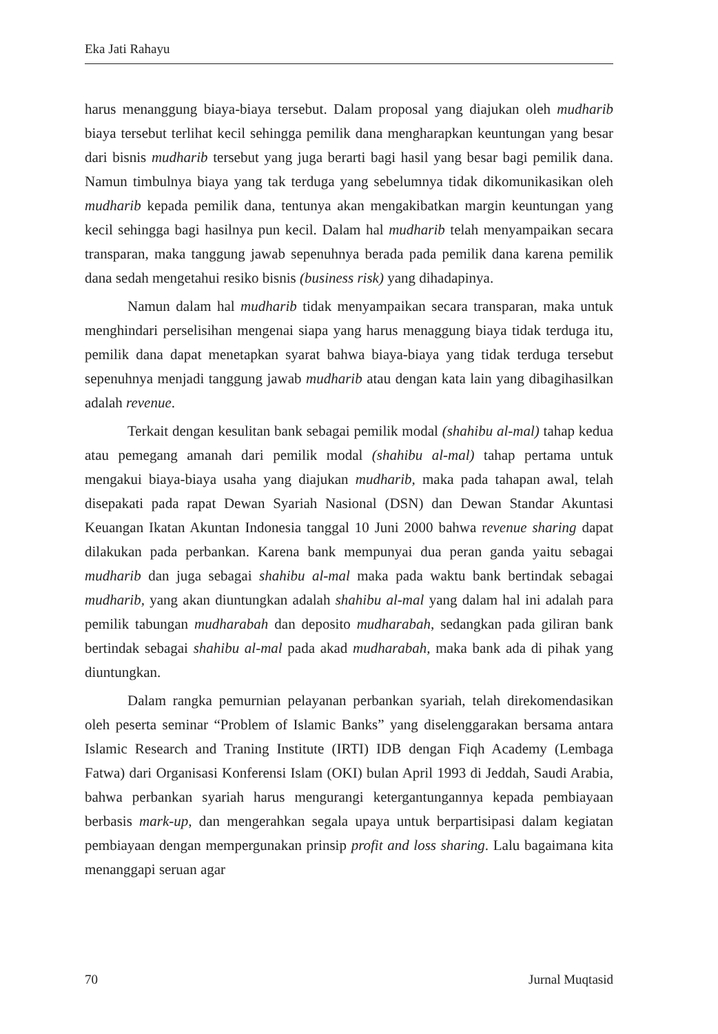Eka Jati Rahayu
harus menanggung biaya-biaya tersebut. Dalam proposal yang diajukan oleh mudharib biaya tersebut terlihat kecil sehingga pemilik dana mengharapkan keuntungan yang besar dari bisnis mudharib tersebut yang juga berarti bagi hasil yang besar bagi pemilik dana. Namun timbulnya biaya yang tak terduga yang sebelumnya tidak dikomunikasikan oleh mudharib kepada pemilik dana, tentunya akan mengakibatkan margin keuntungan yang kecil sehingga bagi hasilnya pun kecil. Dalam hal mudharib telah menyampaikan secara transparan, maka tanggung jawab sepenuhnya berada pada pemilik dana karena pemilik dana sedah mengetahui resiko bisnis (business risk) yang dihadapinya.
Namun dalam hal mudharib tidak menyampaikan secara transparan, maka untuk menghindari perselisihan mengenai siapa yang harus menaggung biaya tidak terduga itu, pemilik dana dapat menetapkan syarat bahwa biaya-biaya yang tidak terduga tersebut sepenuhnya menjadi tanggung jawab mudharib atau dengan kata lain yang dibagihasilkan adalah revenue.
Terkait dengan kesulitan bank sebagai pemilik modal (shahibu al-mal) tahap kedua atau pemegang amanah dari pemilik modal (shahibu al-mal) tahap pertama untuk mengakui biaya-biaya usaha yang diajukan mudharib, maka pada tahapan awal, telah disepakati pada rapat Dewan Syariah Nasional (DSN) dan Dewan Standar Akuntasi Keuangan Ikatan Akuntan Indonesia tanggal 10 Juni 2000 bahwa revenue sharing dapat dilakukan pada perbankan. Karena bank mempunyai dua peran ganda yaitu sebagai mudharib dan juga sebagai shahibu al-mal maka pada waktu bank bertindak sebagai mudharib, yang akan diuntungkan adalah shahibu al-mal yang dalam hal ini adalah para pemilik tabungan mudharabah dan deposito mudharabah, sedangkan pada giliran bank bertindak sebagai shahibu al-mal pada akad mudharabah, maka bank ada di pihak yang diuntungkan.
Dalam rangka pemurnian pelayanan perbankan syariah, telah direkomendasikan oleh peserta seminar “Problem of Islamic Banks” yang diselenggarakan bersama antara Islamic Research and Traning Institute (IRTI) IDB dengan Fiqh Academy (Lembaga Fatwa) dari Organisasi Konferensi Islam (OKI) bulan April 1993 di Jeddah, Saudi Arabia, bahwa perbankan syariah harus mengurangi ketergantungannya kepada pembiayaan berbasis mark-up, dan mengerahkan segala upaya untuk berpartisipasi dalam kegiatan pembiayaan dengan mempergunakan prinsip profit and loss sharing. Lalu bagaimana kita menanggapi seruan agar
70 Jurnal Muqtasid